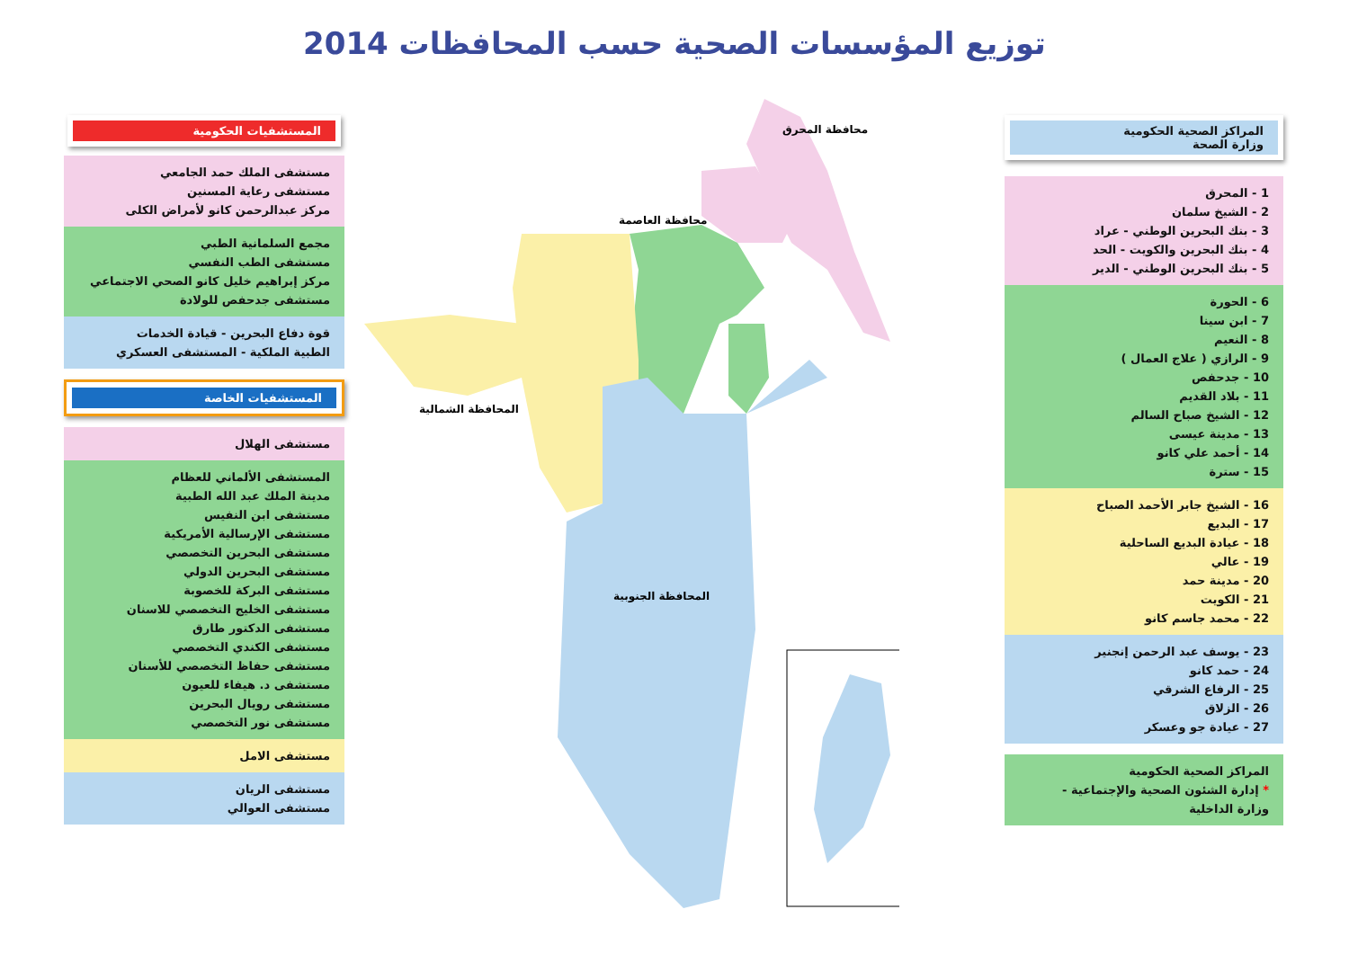توزيع المؤسسات الصحية حسب المحافظات 2014
المستشفيات الحكومية
مستشفى الملك حمد الجامعي
مستشفى رعاية المسنين
مركز عبدالرحمن كانو لأمراض الكلى
مجمع السلمانية الطبي
مستشفى الطب النفسي
مركز إبراهيم خليل كانو الصحي الاجتماعي
مستشفى جدحفص للولادة
قوة دفاع البحرين - قيادة الخدمات
الطبية الملكية - المستشفى العسكري
المستشفيات الخاصة
مستشفى الهلال
المستشفى الألماني للعظام
مدينة الملك عبد الله الطبية
مستشفى ابن النفيس
مستشفى الإرسالية الأمريكية
مستشفى البحرين التخصصي
مستشفى البحرين الدولي
مستشفى البركة للخصوبة
مستشفى الخليج التخصصي للاسنان
مستشفى الدكتور طارق
مستشفى الكندي التخصصي
مستشفى حفاظ التخصصي للأسنان
مستشفى د. هيفاء للعيون
مستشفى رويال البحرين
مستشفى نور التخصصي
مستشفى الامل
مستشفى الريان
مستشفى العوالي
المراكز الصحية الحكومية
وزارة الصحة
1 - المحرق
2 - الشيخ سلمان
3 - بنك البحرين الوطني - عراد
4 - بنك البحرين والكويت - الحد
5 - بنك البحرين الوطني - الدير
6 - الحورة
7 - ابن سينا
8 - النعيم
9 - الرازي ( علاج العمال )
10 - جدحفص
11 - بلاد القديم
12 - الشيخ صباح السالم
13 - مدينة عيسى
14 - أحمد علي كانو
15 - سترة
16 - الشيخ جابر الأحمد الصباح
17 - البديع
18 - عيادة البديع الساحلية
19 - عالي
20 - مدينة حمد
21 - الكويت
22 - محمد جاسم كانو
23 - يوسف عبد الرحمن إنجنير
24 - حمد كانو
25 - الرفاع الشرقي
26 - الزلاق
27 - عيادة جو وعسكر
المراكز الصحية الحكومية
* إدارة الشئون الصحية والإجتماعية -
وزارة الداخلية
محافظة المحرق
محافظة العاصمة
المحافظة الشمالية
المحافظة الجنوبية